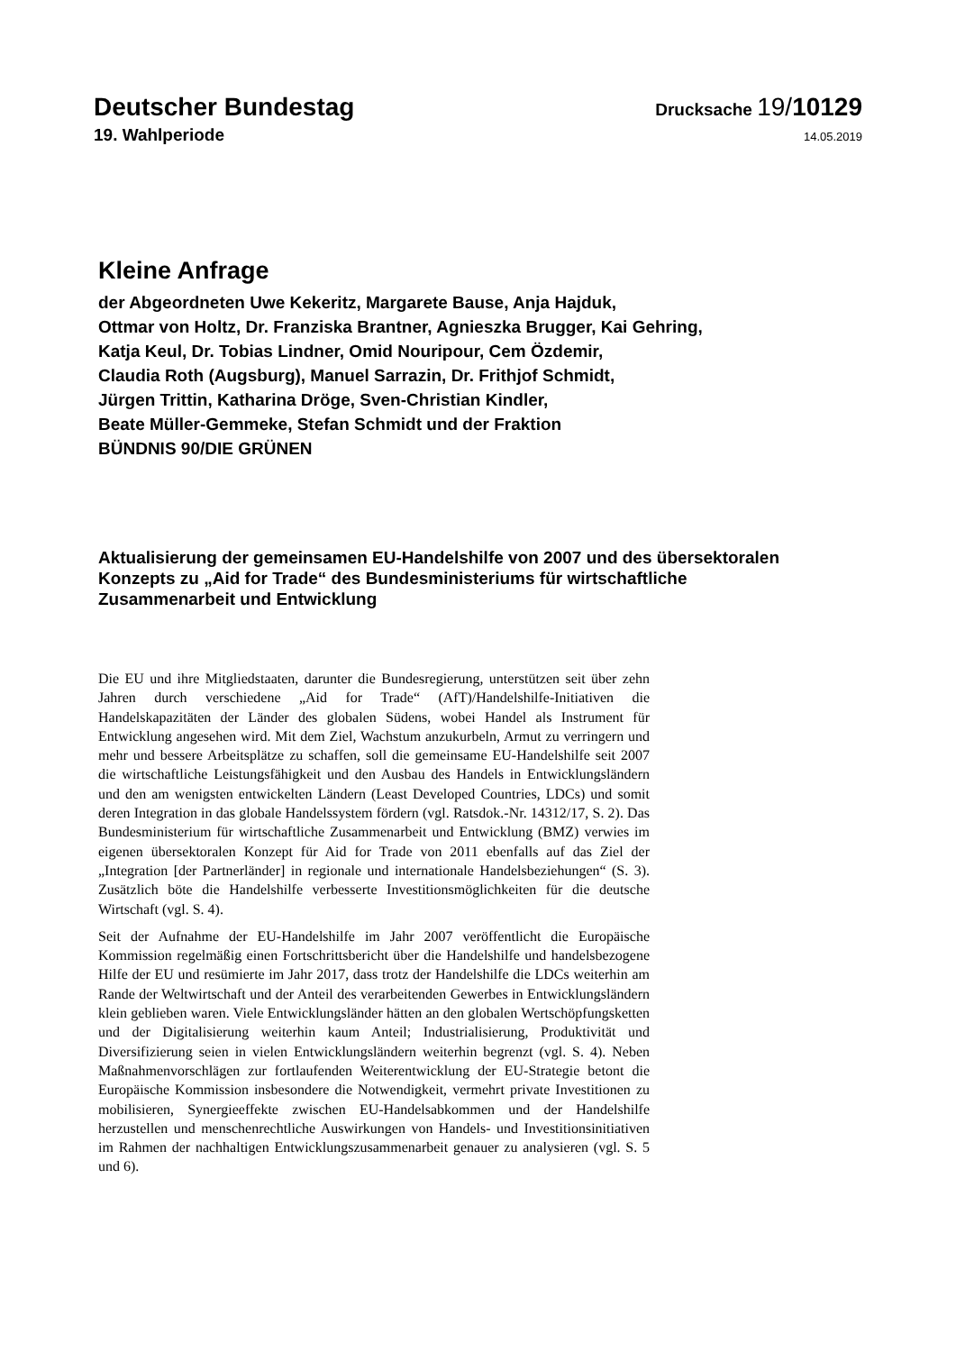Deutscher Bundestag
Drucksache 19/10129
19. Wahlperiode
14.05.2019
Kleine Anfrage
der Abgeordneten Uwe Kekeritz, Margarete Bause, Anja Hajduk,
Ottmar von Holtz, Dr. Franziska Brantner, Agnieszka Brugger, Kai Gehring,
Katja Keul, Dr. Tobias Lindner, Omid Nouripour, Cem Özdemir,
Claudia Roth (Augsburg), Manuel Sarrazin, Dr. Frithjof Schmidt,
Jürgen Trittin, Katharina Dröge, Sven-Christian Kindler,
Beate Müller-Gemmeke, Stefan Schmidt und der Fraktion
BÜNDNIS 90/DIE GRÜNEN
Aktualisierung der gemeinsamen EU-Handelshilfe von 2007 und des übersektoralen Konzepts zu „Aid for Trade“ des Bundesministeriums für wirtschaftliche Zusammenarbeit und Entwicklung
Die EU und ihre Mitgliedstaaten, darunter die Bundesregierung, unterstützen seit über zehn Jahren durch verschiedene „Aid for Trade“ (AfT)/Handelshilfe-Initiativen die Handelskapazitäten der Länder des globalen Südens, wobei Handel als Instrument für Entwicklung angesehen wird. Mit dem Ziel, Wachstum anzukurbeln, Armut zu verringern und mehr und bessere Arbeitsplätze zu schaffen, soll die gemeinsame EU-Handelshilfe seit 2007 die wirtschaftliche Leistungsfähigkeit und den Ausbau des Handels in Entwicklungsländern und den am wenigsten entwickelten Ländern (Least Developed Countries, LDCs) und somit deren Integration in das globale Handelssystem fördern (vgl. Ratsdok.-Nr. 14312/17, S. 2). Das Bundesministerium für wirtschaftliche Zusammenarbeit und Entwicklung (BMZ) verwies im eigenen übersektoralen Konzept für Aid for Trade von 2011 ebenfalls auf das Ziel der „Integration [der Partnerländer] in regionale und internationale Handelsbeziehungen“ (S. 3). Zusätzlich böte die Handelshilfe verbesserte Investitionsmöglichkeiten für die deutsche Wirtschaft (vgl. S. 4).
Seit der Aufnahme der EU-Handelshilfe im Jahr 2007 veröffentlicht die Europäische Kommission regelmäßig einen Fortschrittsbericht über die Handelshilfe und handelsbezogene Hilfe der EU und resümierte im Jahr 2017, dass trotz der Handelshilfe die LDCs weiterhin am Rande der Weltwirtschaft und der Anteil des verarbeitenden Gewerbes in Entwicklungsländern klein geblieben waren. Viele Entwicklungsländer hätten an den globalen Wertschöpfungsketten und der Digitalisierung weiterhin kaum Anteil; Industrialisierung, Produktivität und Diversifizierung seien in vielen Entwicklungsländern weiterhin begrenzt (vgl. S. 4). Neben Maßnahmenvorschlägen zur fortlaufenden Weiterentwicklung der EU-Strategie betont die Europäische Kommission insbesondere die Notwendigkeit, vermehrt private Investitionen zu mobilisieren, Synergieeffekte zwischen EU-Handelsabkommen und der Handelshilfe herzustellen und menschenrechtliche Auswirkungen von Handels- und Investitionsinitiativen im Rahmen der nachhaltigen Entwicklungszusammenarbeit genauer zu analysieren (vgl. S. 5 und 6).